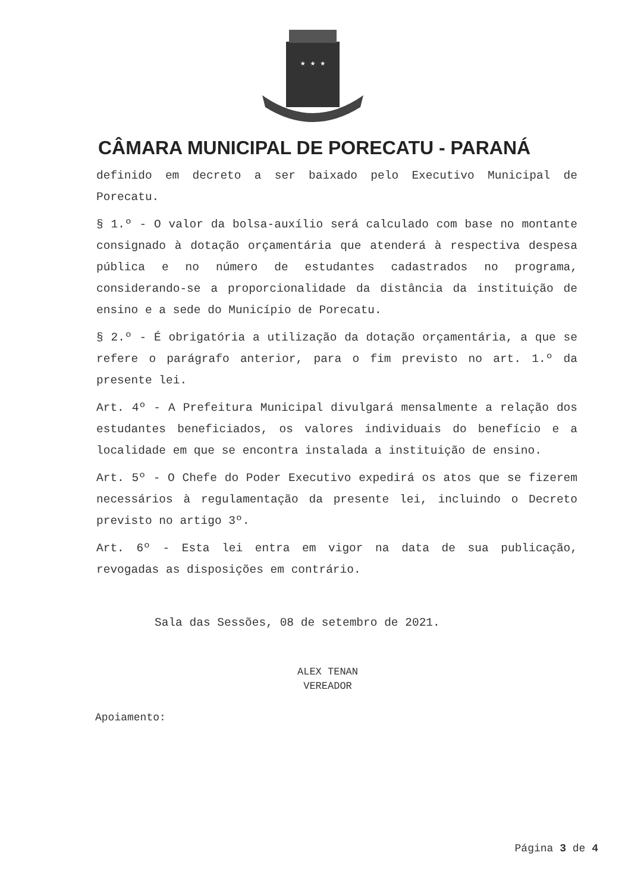★ ★ ★
CÂMARA MUNICIPAL DE PORECATU - PARANÁ
definido em decreto a ser baixado pelo Executivo Municipal de Porecatu.
§ 1.º - O valor da bolsa-auxílio será calculado com base no montante consignado à dotação orçamentária que atenderá à respectiva despesa pública e no número de estudantes cadastrados no programa, considerando-se a proporcionalidade da distância da instituição de ensino e a sede do Município de Porecatu.
§ 2.º - É obrigatória a utilização da dotação orçamentária, a que se refere o parágrafo anterior, para o fim previsto no art. 1.º da presente lei.
Art. 4º - A Prefeitura Municipal divulgará mensalmente a relação dos estudantes beneficiados, os valores individuais do benefício e a localidade em que se encontra instalada a instituição de ensino.
Art. 5º - O Chefe do Poder Executivo expedirá os atos que se fizerem necessários à regulamentação da presente lei, incluindo o Decreto previsto no artigo 3º.
Art. 6º - Esta lei entra em vigor na data de sua publicação, revogadas as disposições em contrário.
Sala das Sessões, 08 de setembro de 2021.
ALEX TENAN
VEREADOR
Apoiamento:
Página 3 de 4